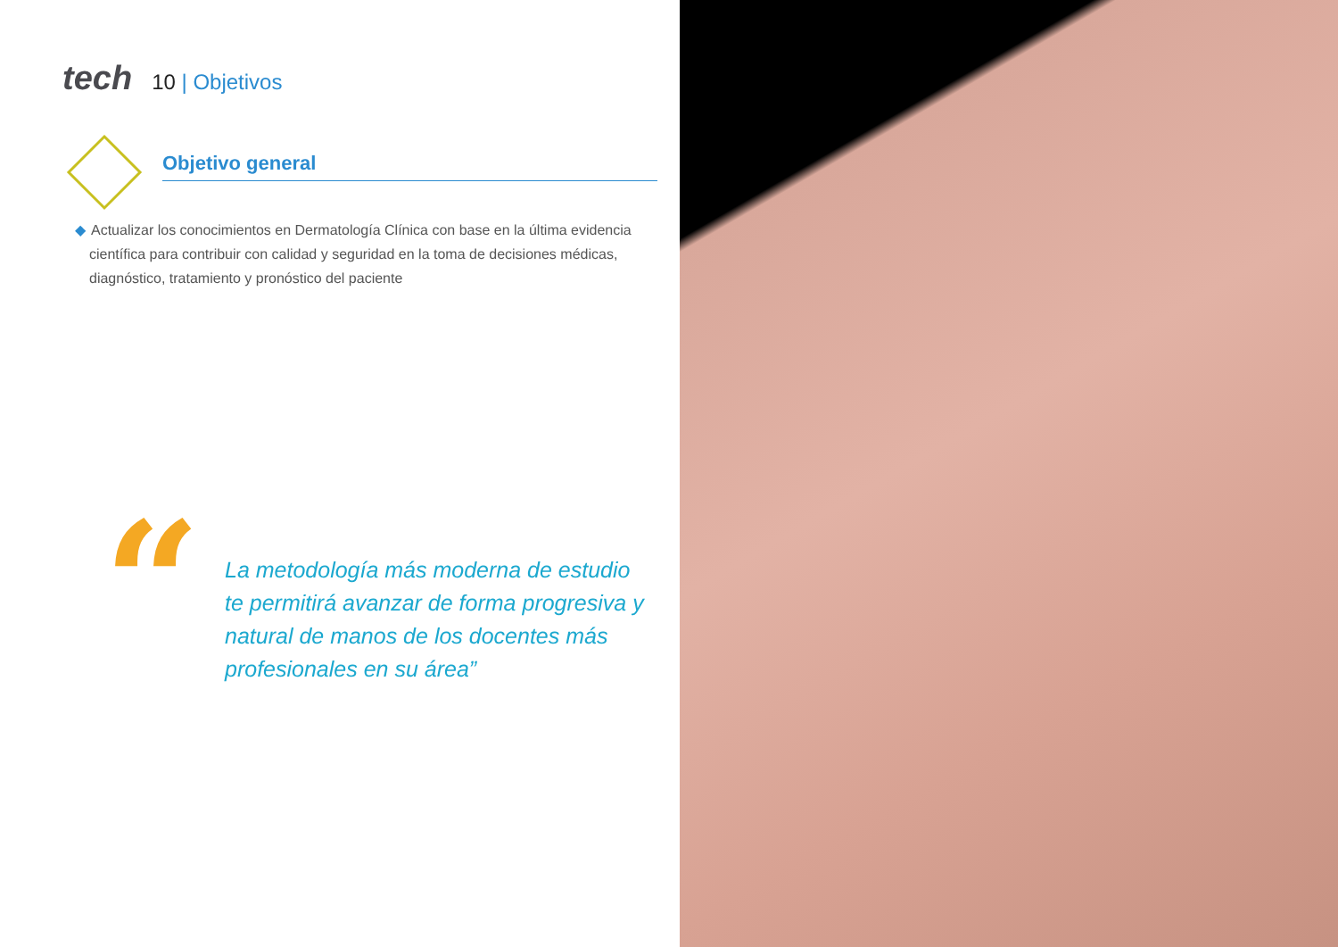tech
10 | Objetivos
Objetivo general
◆ Actualizar los conocimientos en Dermatología Clínica con base en la última evidencia científica para contribuir con calidad y seguridad en la toma de decisiones médicas, diagnóstico, tratamiento y pronóstico del paciente
“
La metodología más moderna de estudio te permitirá avanzar de forma progresiva y natural de manos de los docentes más profesionales en su área”